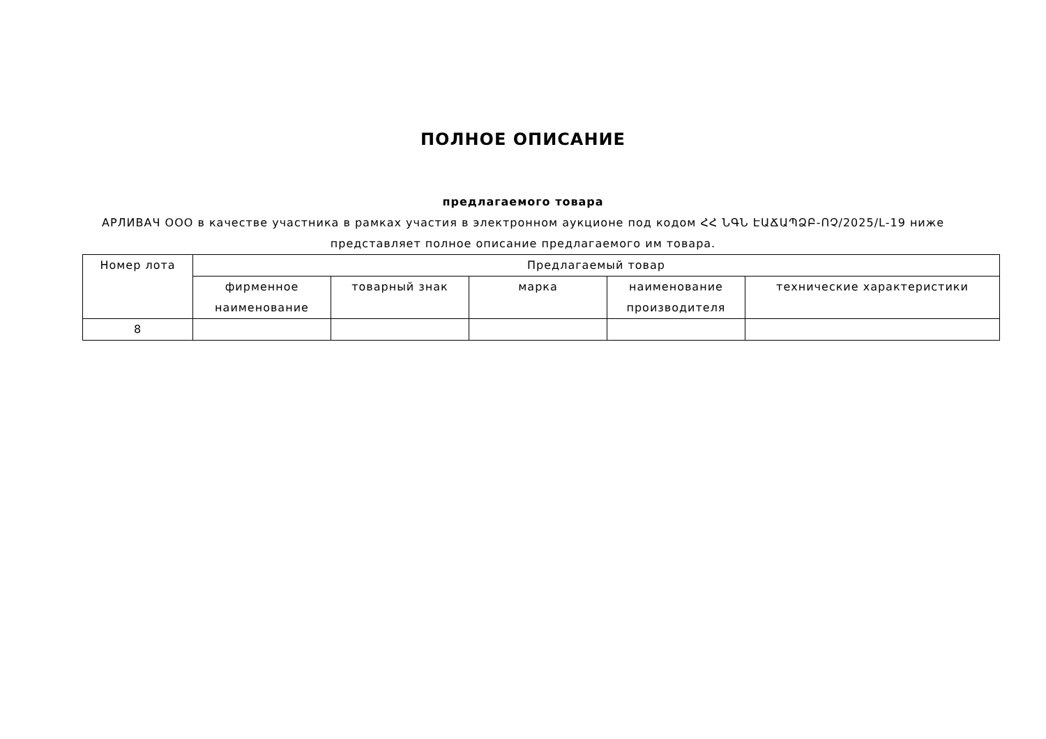ПОЛНОЕ ОПИСАНИЕ
предлагаемого товара
АРЛИВАЧ ООО в качестве участника в рамках участия в электронном аукционе под кодом ՀՀ ՆԳՆ ԷԱՃԱՊՁԲ-ՈՉ/2025/L-19 ниже представляет полное описание предлагаемого им товара.
| Номер лота | Предлагаемый товар | | | | |
| --- | --- | --- | --- | --- | --- |
| | фирменное наименование | товарный знак | марка | наименование производителя | технические характеристики |
| 8 | | | | | |